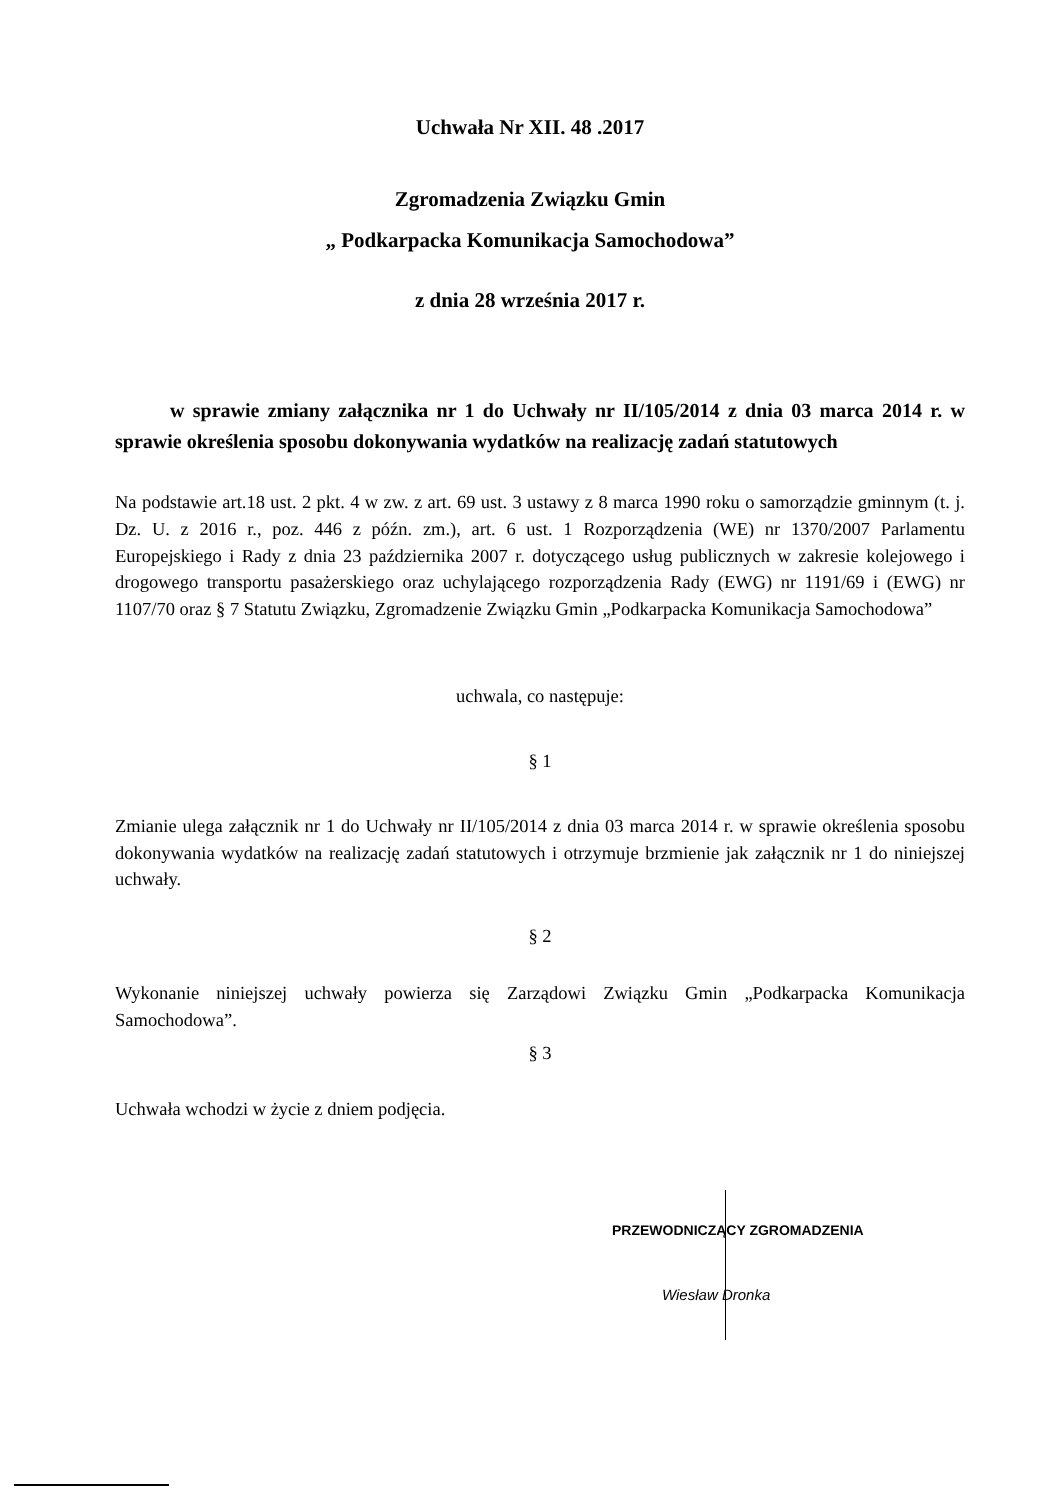Uchwała Nr XII. 48 .2017
Zgromadzenia Związku Gmin
„ Podkarpacka Komunikacja Samochodowa”
z dnia 28 września 2017 r.
w sprawie zmiany załącznika nr 1 do Uchwały nr II/105/2014 z dnia 03 marca 2014 r. w sprawie określenia sposobu dokonywania wydatków na realizację zadań statutowych
Na podstawie art.18 ust. 2 pkt. 4 w zw. z art. 69 ust. 3 ustawy z 8 marca 1990 roku o samorządzie gminnym (t. j. Dz. U. z 2016 r., poz. 446 z późn. zm.), art. 6 ust. 1 Rozporządzenia (WE) nr 1370/2007 Parlamentu Europejskiego i Rady z dnia 23 października 2007 r. dotyczącego usług publicznych w zakresie kolejowego i drogowego transportu pasażerskiego oraz uchylającego rozporządzenia Rady (EWG) nr 1191/69 i (EWG) nr 1107/70 oraz § 7 Statutu Związku, Zgromadzenie Związku Gmin „Podkarpacka Komunikacja Samochodowa”
uchwala, co następuje:
§ 1
Zmianie ulega załącznik nr 1 do Uchwały nr II/105/2014 z dnia 03 marca 2014 r. w sprawie określenia sposobu dokonywania wydatków na realizację zadań statutowych i otrzymuje brzmienie jak załącznik nr 1 do niniejszej uchwały.
§ 2
Wykonanie niniejszej uchwały powierza się Zarządowi Związku Gmin „Podkarpacka Komunikacja Samochodowa”.
§ 3
Uchwała wchodzi w życie z dniem podjęcia.
PRZEWODNICZĄCY ZGROMADZENIA
Wiesław Dronka